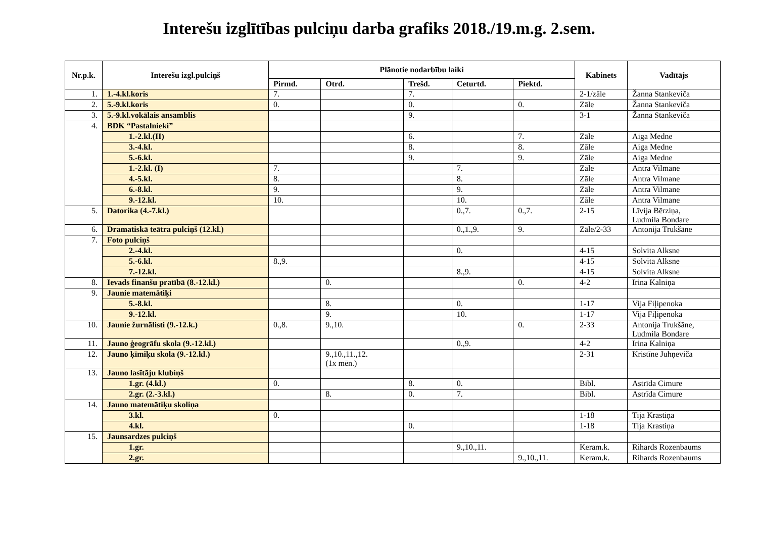Interešu izglītības pulciņu darba grafiks 2018./19.m.g. 2.sem.
| Nr.p.k. | Interešu izgl.pulciņš | Plānotie nodarbību laiki | | | | | Kabinets | Vadītājs |
| --- | --- | --- | --- | --- | --- | --- | --- | --- |
| | | Pirmd. | Otrd. | Trešd. | Ceturtd. | Piektd. | | |
| 1. | 1.-4.kl.koris | 7. | | 7. | | | 2-1/zāle | Žanna Stankeviča |
| 2. | 5.-9.kl.koris | 0. | | 0. | | 0. | Zāle | Žanna Stankeviča |
| 3. | 5.-9.kl.vokālais ansamblis | | | 9. | | | 3-1 | Žanna Stankeviča |
| 4. | BDK “Pastalnieki” | | | | | | | |
| | 1.-2.kl.(II) | | | 6. | | 7. | Zāle | Aiga Medne |
| | 3.-4.kl. | | | 8. | | 8. | Zāle | Aiga Medne |
| | 5.-6.kl. | | | 9. | | 9. | Zāle | Aiga Medne |
| | 1.-2.kl. (I) | 7. | | | 7. | | Zāle | Antra Vilmane |
| | 4.-5.kl. | 8. | | | 8. | | Zāle | Antra Vilmane |
| | 6.-8.kl. | 9. | | | 9. | | Zāle | Antra Vilmane |
| | 9.-12.kl. | 10. | | | 10. | | Zāle | Antra Vilmane |
| 5. | Datorika (4.-7.kl.) | | | | 0.,7. | 0.,7. | 2-15 | Līvija Bērziņa, Ludmila Bondare |
| 6. | Dramatiskā teātra pulciņš (12.kl.) | | | | 0.,1.,9. | 9. | Zāle/2-33 | Antonija Trukšāne |
| 7. | Foto pulciņš | | | | | | | |
| | 2.-4.kl. | | | | 0. | | 4-15 | Solvita Alksne |
| | 5.-6.kl. | 8.,9. | | | | | 4-15 | Solvita Alksne |
| | 7.-12.kl. | | | | 8.,9. | | 4-15 | Solvita Alksne |
| 8. | Ievads finanšu pratībā (8.-12.kl.) | | 0. | | | 0. | 4-2 | Irina Kalniņa |
| 9. | Jaunie matemātiķi | | | | | | | |
| | 5.-8.kl. | | 8. | | 0. | | 1-17 | Vija Fiļipenoka |
| | 9.-12.kl. | | 9. | | 10. | | 1-17 | Vija Fiļipenoka |
| 10. | Jaunie žurnālisti (9.-12.k.) | 0.,8. | 9.,10. | | | 0. | 2-33 | Antonija Trukšāne, Ludmila Bondare |
| 11. | Jauno ģeogrāfu skola (9.-12.kl.) | | | | 0.,9. | | 4-2 | Irina Kalniņa |
| 12. | Jauno ķīmiķu skola (9.-12.kl.) | | 9.,10.,11.,12. (1x mēn.) | | | | 2-31 | Kristīne Juhņeviča |
| 13. | Jauno lasītāju klubiņš | | | | | | | |
| | 1.gr. (4.kl.) | 0. | | 8. | 0. | | Bibl. | Astrīda Cimure |
| | 2.gr. (2.-3.kl.) | | 8. | 0. | 7. | | Bibl. | Astrīda Cimure |
| 14. | Jauno matemātiķu skoliņa | | | | | | | |
| | 3.kl. | 0. | | | | | 1-18 | Tija Krastiņa |
| | 4.kl. | | | 0. | | | 1-18 | Tija Krastiņa |
| 15. | Jaunsardzes pulciņš | | | | | | | |
| | 1.gr. | | | | 9.,10.,11. | | Keram.k. | Rihards Rozenbaums |
| | 2.gr. | | | | | 9.,10.,11. | Keram.k. | Rihards Rozenbaums |